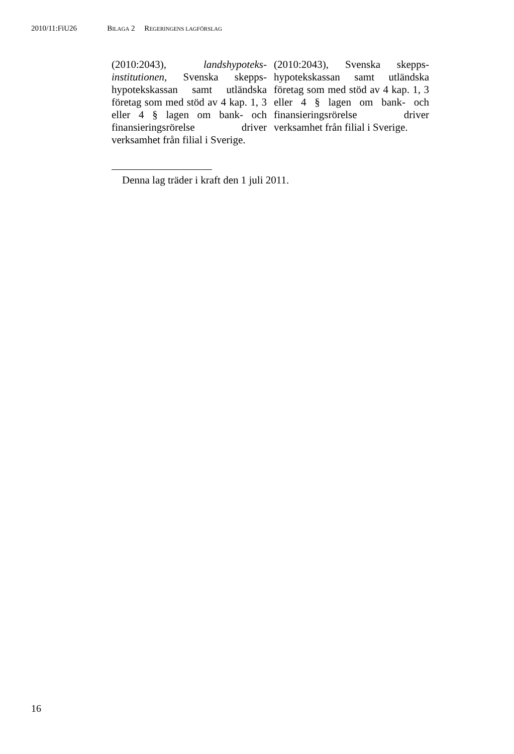2010/11:FiU26 BILAGA 2 REGERINGENS LAGFÖRSLAG
| (2010:2043), landshypoteks­institutionen, Svenska skepps­hypotekskassan samt utländska företag som med stöd av 4 kap. 1, 3 eller 4 § lagen om bank- och finansieringsrörelse driver verksamhet från filial i Sverige. | (2010:2043), Svenska skepps­hypotekskassan samt utländska företag som med stöd av 4 kap. 1, 3 eller 4 § lagen om bank- och finansieringsrörelse driver verksamhet från filial i Sverige. |
Denna lag träder i kraft den 1 juli 2011.
16